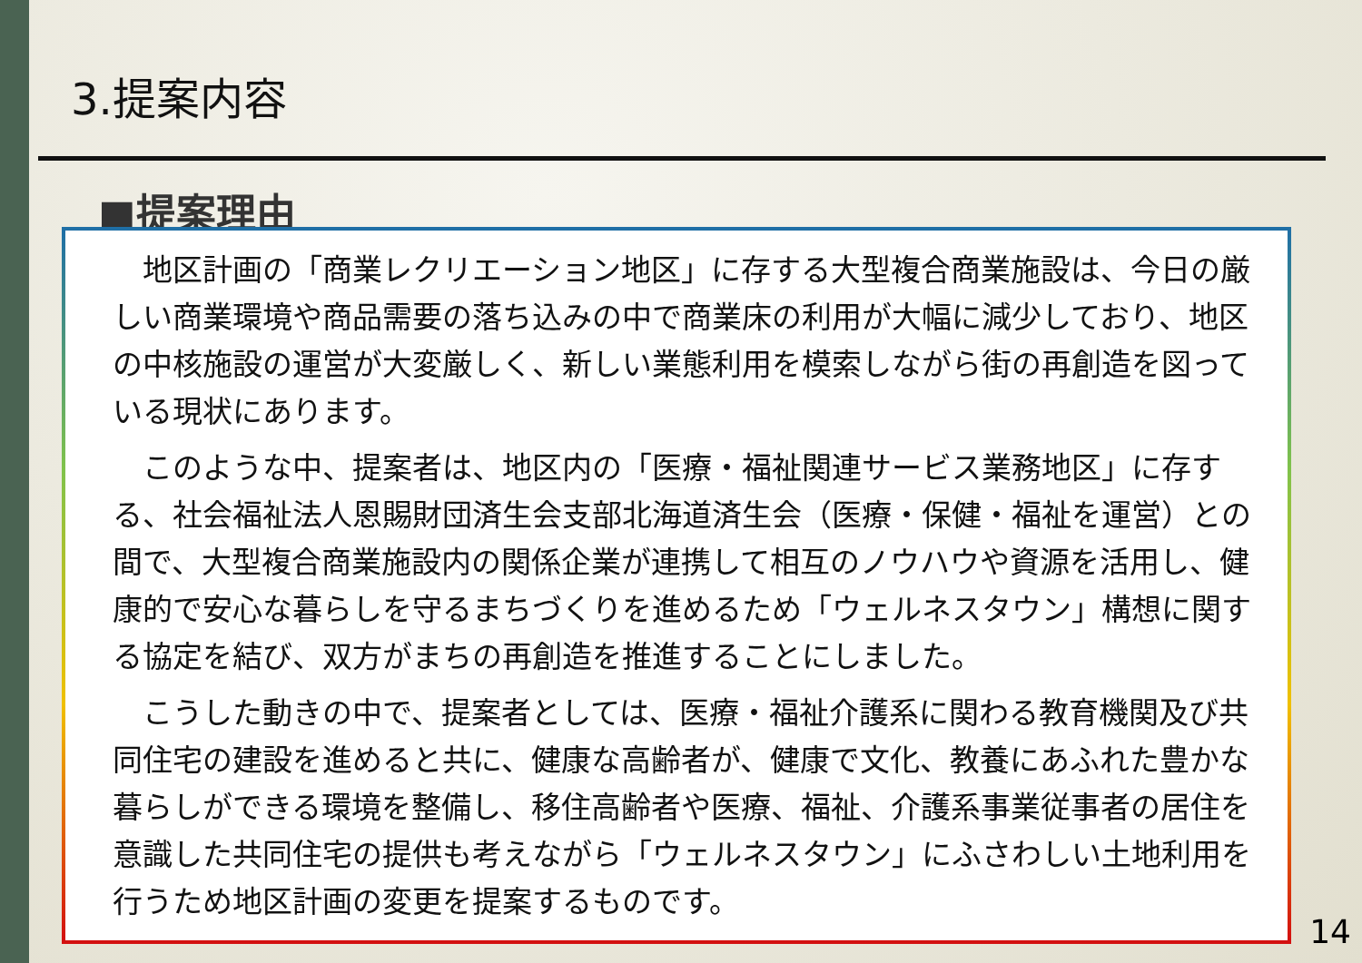3.提案内容
■提案理由
地区計画の「商業レクリエーション地区」に存する大型複合商業施設は、今日の厳しい商業環境や商品需要の落ち込みの中で商業床の利用が大幅に減少しており、地区の中核施設の運営が大変厳しく、新しい業態利用を模索しながら街の再創造を図っている現状にあります。
このような中、提案者は、地区内の「医療・福祉関連サービス業務地区」に存する、社会福祉法人恩賜財団済生会支部北海道済生会（医療・保健・福祉を運営）との間で、大型複合商業施設内の関係企業が連携して相互のノウハウや資源を活用し、健康的で安心な暮らしを守るまちづくりを進めるため「ウェルネスタウン」構想に関する協定を結び、双方がまちの再創造を推進することにしました。
こうした動きの中で、提案者としては、医療・福祉介護系に関わる教育機関及び共同住宅の建設を進めると共に、健康な高齢者が、健康で文化、教養にあふれた豊かな暮らしができる環境を整備し、移住高齢者や医療、福祉、介護系事業従事者の居住を意識した共同住宅の提供も考えながら「ウェルネスタウン」にふさわしい土地利用を行うため地区計画の変更を提案するものです。
14